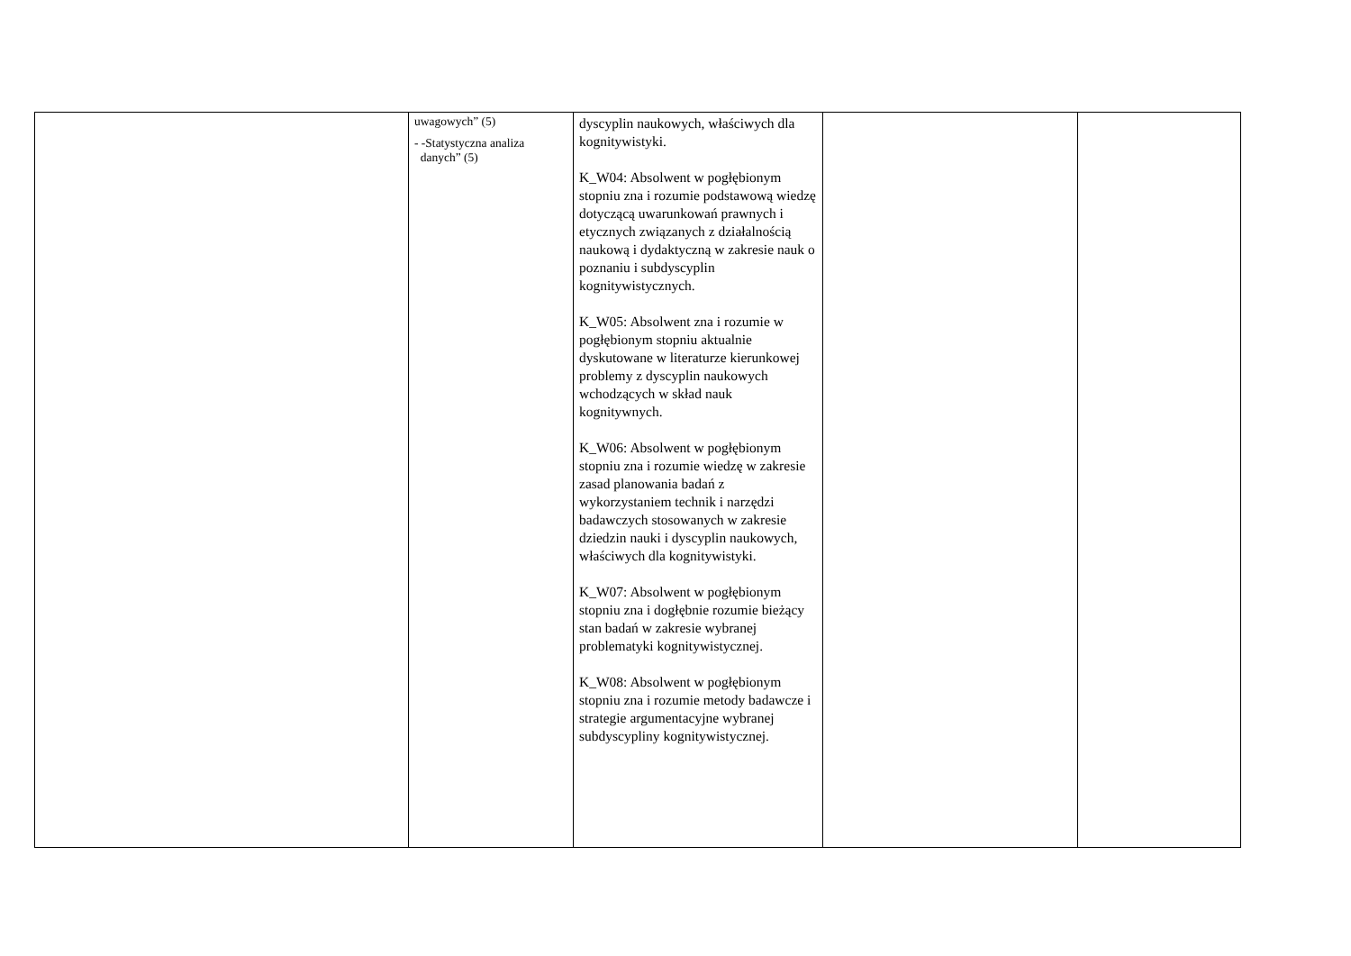| | uwagowych” (5) - -Statystyczna analiza danych” (5) | dyscyplin naukowych, właściwych dla kognitywistyki. K_W04: Absolwent w pogłębionym stopniu zna i rozumie podstawową wiedzę dotyczącą uwarunkowań prawnych i etycznych związanych z działalnością naukową i dydaktyczną w zakresie nauk o poznaniu i subdyscyplin kognitywistycznych. K_W05: Absolwent zna i rozumie w pogłębionym stopniu aktualnie dyskutowane w literaturze kierunkowej problemy z dyscyplin naukowych wchodzących w skład nauk kognitywnych. K_W06: Absolwent w pogłębionym stopniu zna i rozumie wiedzę w zakresie zasad planowania badań z wykorzystaniem technik i narzędzi badawczych stosowanych w zakresie dziedzin nauki i dyscyplin naukowych, właściwych dla kognitywistyki. K_W07: Absolwent w pogłębionym stopniu zna i dogłębnie rozumie bieżący stan badań w zakresie wybranej problematyki kognitywistycznej. K_W08: Absolwent w pogłębionym stopniu zna i rozumie metody badawcze i strategie argumentacyjne wybranej subdyscypliny kognitywistycznej. | | |